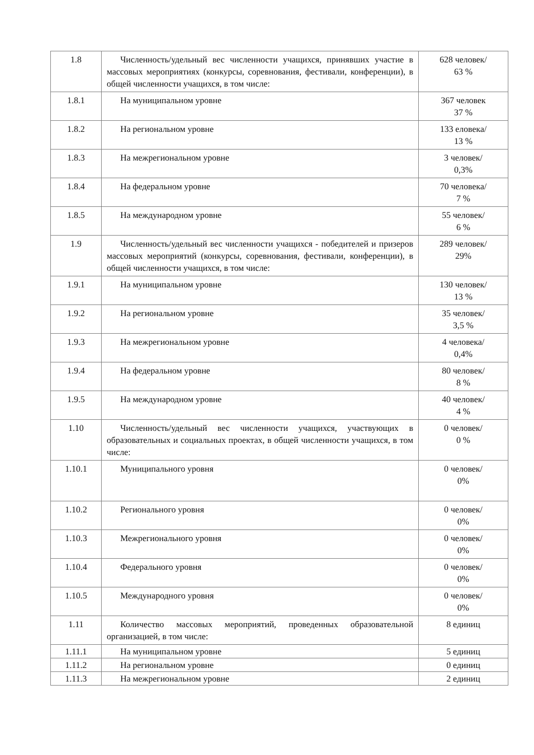| 1.8 | Численность/удельный вес численности учащихся, принявших участие в массовых мероприятиях (конкурсы, соревнования, фестивали, конференции), в общей численности учащихся, в том числе: | 628 человек/ 63 % |
| 1.8.1 | На муниципальном уровне | 367 человек 37 % |
| 1.8.2 | На региональном уровне | 133 еловека/ 13 % |
| 1.8.3 | На межрегиональном уровне | 3 человек/ 0,3% |
| 1.8.4 | На федеральном уровне | 70 человека/ 7 % |
| 1.8.5 | На международном уровне | 55 человек/ 6 % |
| 1.9 | Численность/удельный вес численности учащихся - победителей и призеров массовых мероприятий (конкурсы, соревнования, фестивали, конференции), в общей численности учащихся, в том числе: | 289 человек/ 29% |
| 1.9.1 | На муниципальном уровне | 130 человек/ 13 % |
| 1.9.2 | На региональном уровне | 35 человек/ 3,5 % |
| 1.9.3 | На межрегиональном уровне | 4 человека/ 0,4% |
| 1.9.4 | На федеральном уровне | 80 человек/ 8 % |
| 1.9.5 | На международном уровне | 40 человек/ 4 % |
| 1.10 | Численность/удельный вес численности учащихся, участвующих в образовательных и социальных проектах, в общей численности учащихся, в том числе: | 0 человек/ 0 % |
| 1.10.1 | Муниципального уровня | 0 человек/ 0% |
| 1.10.2 | Регионального уровня | 0 человек/ 0% |
| 1.10.3 | Межрегионального уровня | 0 человек/ 0% |
| 1.10.4 | Федерального уровня | 0 человек/ 0% |
| 1.10.5 | Международного уровня | 0 человек/ 0% |
| 1.11 | Количество массовых мероприятий, проведенных образовательной организацией, в том числе: | 8 единиц |
| 1.11.1 | На муниципальном уровне | 5 единиц |
| 1.11.2 | На региональном уровне | 0 единиц |
| 1.11.3 | На межрегиональном уровне | 2 единиц |